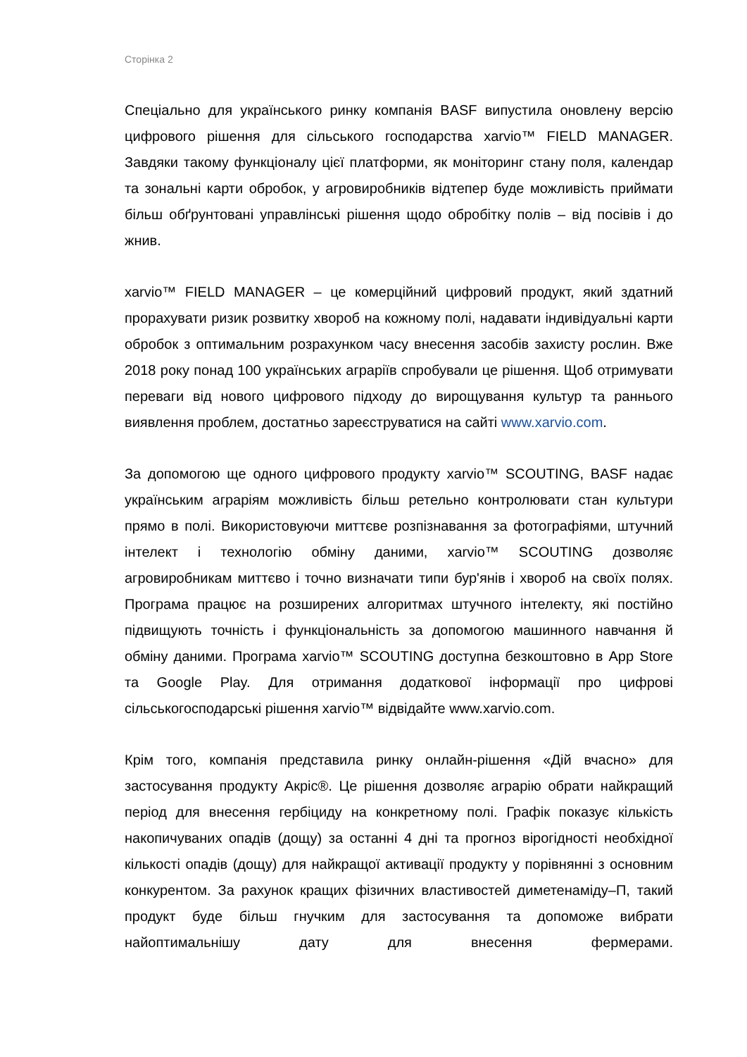Сторінка 2
Спеціально для українського ринку компанія BASF випустила оновлену версію цифрового рішення для сільського господарства xarvio™ FIELD MANAGER. Завдяки такому функціоналу цієї платформи, як моніторинг стану поля, календар та зональні карти обробок, у агровиробників відтепер буде можливість приймати більш обґрунтовані управлінські рішення щодо обробітку полів – від посівів і до жнив.
xarvio™ FIELD MANAGER – це комерційний цифровий продукт, який здатний прорахувати ризик розвитку хвороб на кожному полі, надавати індивідуальні карти обробок з оптимальним розрахунком часу внесення засобів захисту рослин. Вже 2018 року понад 100 українських аграріїв спробували це рішення. Щоб отримувати переваги від нового цифрового підходу до вирощування культур та раннього виявлення проблем, достатньо зареєструватися на сайті www.xarvio.com.
За допомогою ще одного цифрового продукту xarvio™ SCOUTING, BASF надає українським аграріям можливість більш ретельно контролювати стан культури прямо в полі. Використовуючи миттєве розпізнавання за фотографіями, штучний інтелект і технологію обміну даними, xarvio™ SCOUTING дозволяє агровиробникам миттєво і точно визначати типи бур'янів і хвороб на своїх полях. Програма працює на розширених алгоритмах штучного інтелекту, які постійно підвищують точність і функціональність за допомогою машинного навчання й обміну даними. Програма xarvio™ SCOUTING доступна безкоштовно в App Store та Google Play. Для отримання додаткової інформації про цифрові сільськогосподарські рішення xarvio™ відвідайте www.xarvio.com.
Крім того, компанія представила ринку онлайн-рішення «Дій вчасно» для застосування продукту Акріс®. Це рішення дозволяє аграрію обрати найкращий період для внесення гербіциду на конкретному полі. Графік показує кількість накопичуваних опадів (дощу) за останні 4 дні та прогноз вірогідності необхідної кількості опадів (дощу) для найкращої активації продукту у порівнянні з основним конкурентом. За рахунок кращих фізичних властивостей диметенаміду–П, такий продукт буде більш гнучким для застосування та допоможе вибрати найоптимальнішу дату для внесення фермерами.